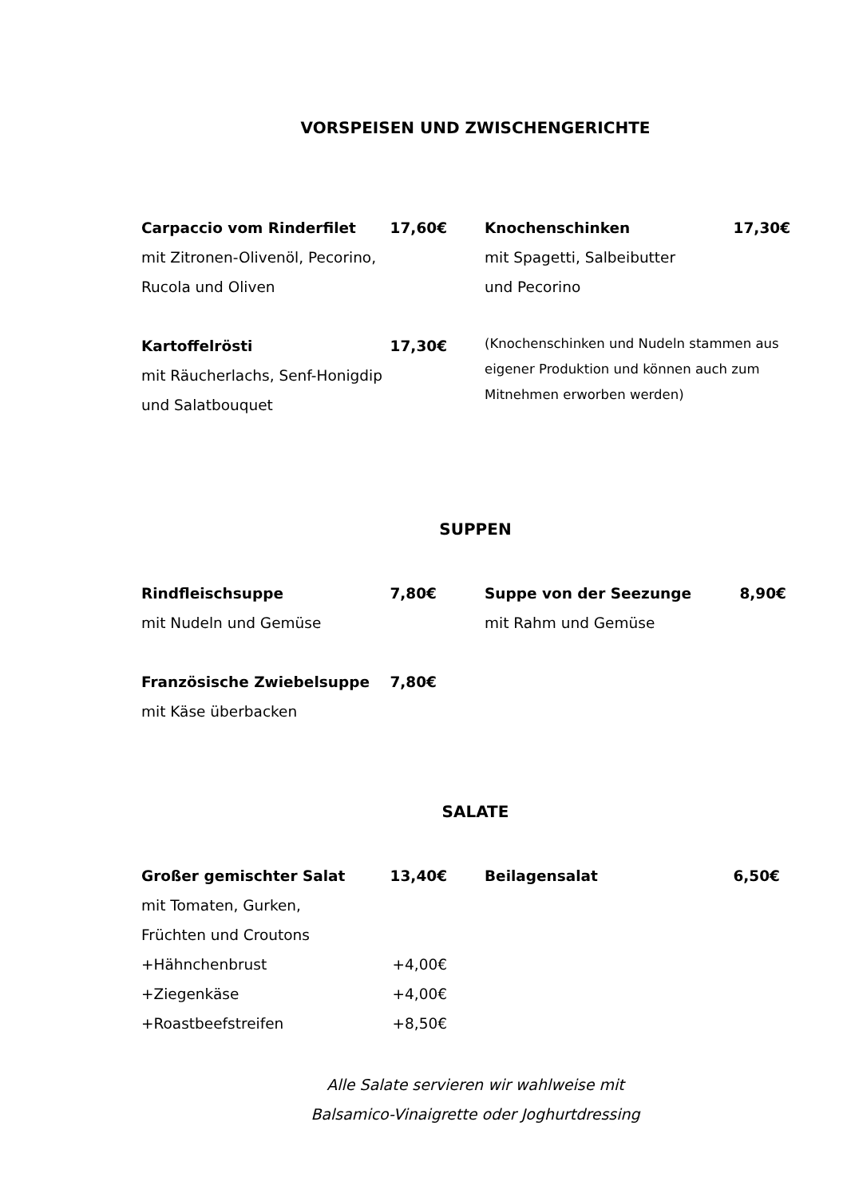VORSPEISEN UND ZWISCHENGERICHTE
Carpaccio vom Rinderfilet 17,60€
mit Zitronen-Olivenöl, Pecorino,
Rucola und Oliven
Kartoffelrösti 17,30€
mit Räucherlachs, Senf-Honigdip
und Salatbouquet
Knochenschinken 17,30€
mit Spagetti, Salbeibutter
und Pecorino
(Knochenschinken und Nudeln stammen aus eigener Produktion und können auch zum Mitnehmen erworben werden)
SUPPEN
Rindfleischsuppe 7,80€
mit Nudeln und Gemüse
Französische Zwiebelsuppe 7,80€
mit Käse überbacken
Suppe von der Seezunge 8,90€
mit Rahm und Gemüse
SALATE
Großer gemischter Salat 13,40€
mit Tomaten, Gurken,
Früchten und Croutons
+Hähnchenbrust +4,00€
+Ziegenkäse +4,00€
+Roastbeefstreifen +8,50€
Beilagensalat 6,50€
Alle Salate servieren wir wahlweise mit
Balsamico-Vinaigrette oder Joghurtdressing